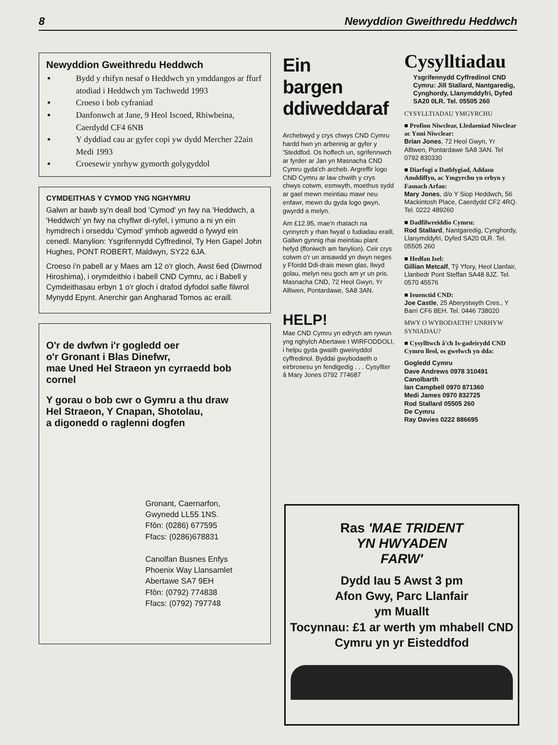8 Newyddion Gweithredu Heddwch
Newyddion Gweithredu Heddwch
Bydd y rhifyn nesaf o Heddwch yn ymddangos ar ffurf atodiad i Heddwch ym Tachwedd 1993
Croeso i bob cyfraniad
Danfonwch at Jane, 9 Heol Iscoed, Rhiwbeina, Caerdydd CF4 6NB
Y dyddiad cau ar gyfer copi yw dydd Mercher 22ain Medi 1993
Croesewir ynrhyw gymorth golygyddol
CYMDEITHAS Y CYMOD YNG NGHYMRU
Galwn ar bawb sy'n deall bod 'Cymod' yn fwy na 'Heddwch, a 'Heddwch' yn fwy na chyflwr di-ryfel, i ymuno a ni yn ein hymdrech i orseddu 'Cymod' ymhob agwedd o fywyd ein cenedl. Manylion: Ysgrifennydd Cyffredinol, Ty Hen Gapel John Hughes, PONT ROBERT, Maldwyn, SY22 6JA.
Croeso i'n pabell ar y Maes am 12 o'r gloch, Awst 6ed (Diwrnod Hiroshima), i orymdeithio i babell CND Cymru, ac i Babell y Cymdeithasau erbyn 1 o'r gloch i drafod dyfodol safle filwrol Mynydd Epynt. Anerchir gan Angharad Tomos ac eraill.
O'r de dwfwn i'r gogledd oer
o'r Gronant i Blas Dinefwr,
mae Uned Hel Straeon yn cyrraedd bob cornel
Y gorau o bob cwr o Gymru a thu draw
Hel Straeon, Y Cnapan, Shotolau,
a digonedd o raglenni dogfen
Gronant, Caernarfon,
Gwynedd LL55 1NS.
Ffôn: (0286) 677595
Ffacs: (0286)678831
Canolfan Busnes Enfys
Phoenix Way Llansamlet
Abertawe SA7 9EH
Ffôn: (0792) 774838
Ffacs: (0792) 797748
Ein
bargen
ddiweddaraf
Archebwyd y crys chwys CND Cymru hardd hwn yn arbennig ar gyfer y 'Steddfod. Os hoffech un, sgrifennwch ar fyrder ar Jan yn Masnacha CND Cymru gyda'ch archeb. Argreffir logo CND Cymru ar law chwith y crys chwys cotwm, esmwyth, moethus sydd ar gael mewn meintiau mawr neu enfawr, mewn du gyda logo gwyn, gwyrdd a melyn.
Am £12.95, mae'n rhatach na cynnyrch y rhan fwyaf o fudiadau eraill, Gallwn gynnig rhai meintiau plant hefyd (ffoniwch am fanylion). Ceir crys cotwm o'r un ansawdd yn dwyn neges y Ffordd Ddi-drais mewn glas, llwyd golau, melyn neu goch am yr un pris. Masnacha CND, 72 Heol Gwyn, Yr Alltwen, Pontardawe, SA8 3AN.
HELP!
Mae CND Cymru yn edrych am rywun yng nghylch Abertawe I WIRFODDOLI, i helpu gyda gwaith gweinyddol cyffredinol. Byddai gwybodaeth o eirbrosesu yn fendigedig . . . Cysyllter â Mary Jones 0792 774687
Cysylltiadau
Ysgrifennydd Cyffredinol CND Cymru: Jill Stallard, Nantgaredig, Cynghordy, Llanymddyfri, Dyfed SA20 0LR. Tel. 05505 260
CYSYLLTIADAU YMGYRCHU
■ Profion Niwclear, Lledaeniad Niwclear ac Ynni Niwclear:
Brian Jones, 72 Heol Gwyn, Yr Alltwen, Pontardawe SA8 3AN. Tel 0792 830330
■ Diarfogi a Datblygiad, Addasu Amddiffyn, ac Ymgyrchu yn erbyn y Fasnach Arfau:
Mary Jones, d/o Y Siop Heddwch, 56 Mackintosh Place, Caerdydd CF2 4RQ. Tel. 0222 489260
■ Dadfilwreiddio Cymru:
Rod Stallard, Nantgaredig, Cynghordy, Llanymddyfri, Dyfed SA20 0LR. Tel. 05505 260
■ Hedfan Isel:
Gillian Metcalf, Tŷ Yfory, Heol Llanfair, Llanbedr Pont Steffan SA48 8JZ. Tel. 0570 45576
■ Ieuenctid CND:
Joe Castle, 25 Aberystwyth Cres., Y Barri CF6 8EH. Tel. 0446 738020
MWY O WYBODAETH? UNRHYW SYNIADAU?
■ Cysylltwch â'ch Is-gadeirydd CND Cymru lleol, os gwelwch yn dda:
Gogledd Cymru
Dave Andrews 0978 310491
Canolbarth
Ian Campbell 0970 871360
Medi James 0970 832725
Rod Stallard 05505 260
De Cymru
Ray Davies 0222 886695
Ras 'MAE TRIDENT
YN HWYADEN
FARW'
Dydd Iau 5 Awst 3 pm
Afon Gwy, Parc Llanfair
ym Muallt
Tocynnau: £1 ar werth ym mhabell CND Cymru yn yr Eisteddfod